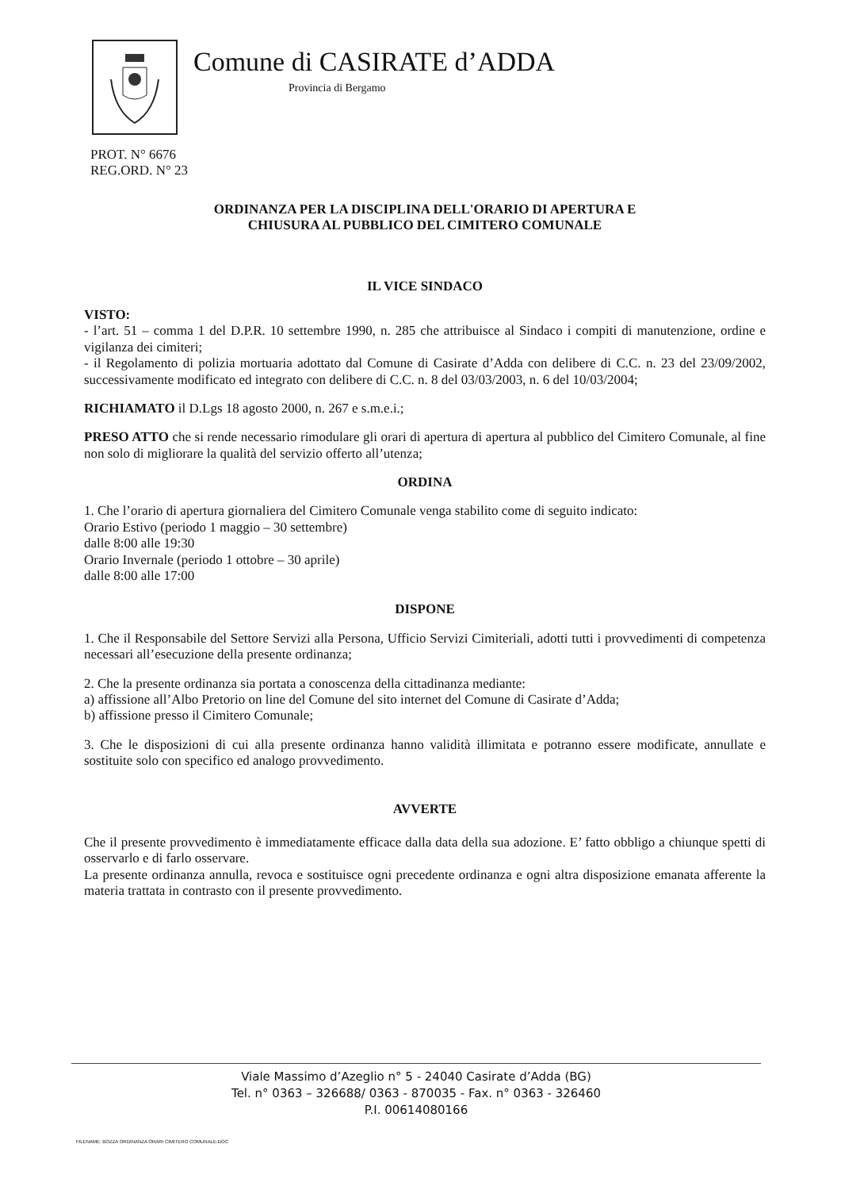Comune di CASIRATE d’ADDA
Provincia di Bergamo
PROT. N° 6676
REG.ORD. N° 23
ORDINANZA PER LA DISCIPLINA DELL'ORARIO DI APERTURA E
CHIUSURA AL PUBBLICO DEL CIMITERO COMUNALE
IL VICE SINDACO
VISTO:
- l’art. 51 – comma 1 del D.P.R. 10 settembre 1990, n. 285 che attribuisce al Sindaco i compiti di manutenzione, ordine e vigilanza dei cimiteri;
- il Regolamento di polizia mortuaria adottato dal Comune di Casirate d’Adda con delibere di C.C. n. 23 del 23/09/2002, successivamente modificato ed integrato con delibere di C.C. n. 8 del 03/03/2003, n. 6 del 10/03/2004;
RICHIAMATO il D.Lgs 18 agosto 2000, n. 267 e s.m.e.i.;
PRESO ATTO che si rende necessario rimodulare gli orari di apertura di apertura al pubblico del Cimitero Comunale, al fine non solo di migliorare la qualità del servizio offerto all’utenza;
ORDINA
1. Che l’orario di apertura giornaliera del Cimitero Comunale venga stabilito come di seguito indicato:
Orario Estivo (periodo 1 maggio – 30 settembre)
dalle 8:00 alle 19:30
Orario Invernale (periodo 1 ottobre – 30 aprile)
dalle 8:00 alle 17:00
DISPONE
1. Che il Responsabile del Settore Servizi alla Persona, Ufficio Servizi Cimiteriali, adotti tutti i provvedimenti di competenza necessari all’esecuzione della presente ordinanza;
2. Che la presente ordinanza sia portata a conoscenza della cittadinanza mediante:
a) affissione all’Albo Pretorio on line del Comune del sito internet del Comune di Casirate d’Adda;
b) affissione presso il Cimitero Comunale;
3. Che le disposizioni di cui alla presente ordinanza hanno validità illimitata e potranno essere modificate, annullate e sostituite solo con specifico ed analogo provvedimento.
AVVERTE
Che il presente provvedimento è immediatamente efficace dalla data della sua adozione. E’ fatto obbligo a chiunque spetti di osservarlo e di farlo osservare.
La presente ordinanza annulla, revoca e sostituisce ogni precedente ordinanza e ogni altra disposizione emanata afferente la materia trattata in contrasto con il presente provvedimento.
Viale Massimo d’Azeglio n° 5 - 24040 Casirate d’Adda (BG)
Tel. n° 0363 – 326688/ 0363 - 870035 - Fax. n° 0363 - 326460
P.I. 00614080166
FILENAME: BOZZA ORDINANZA ORARI CIMITERO COMUNALE.DOC